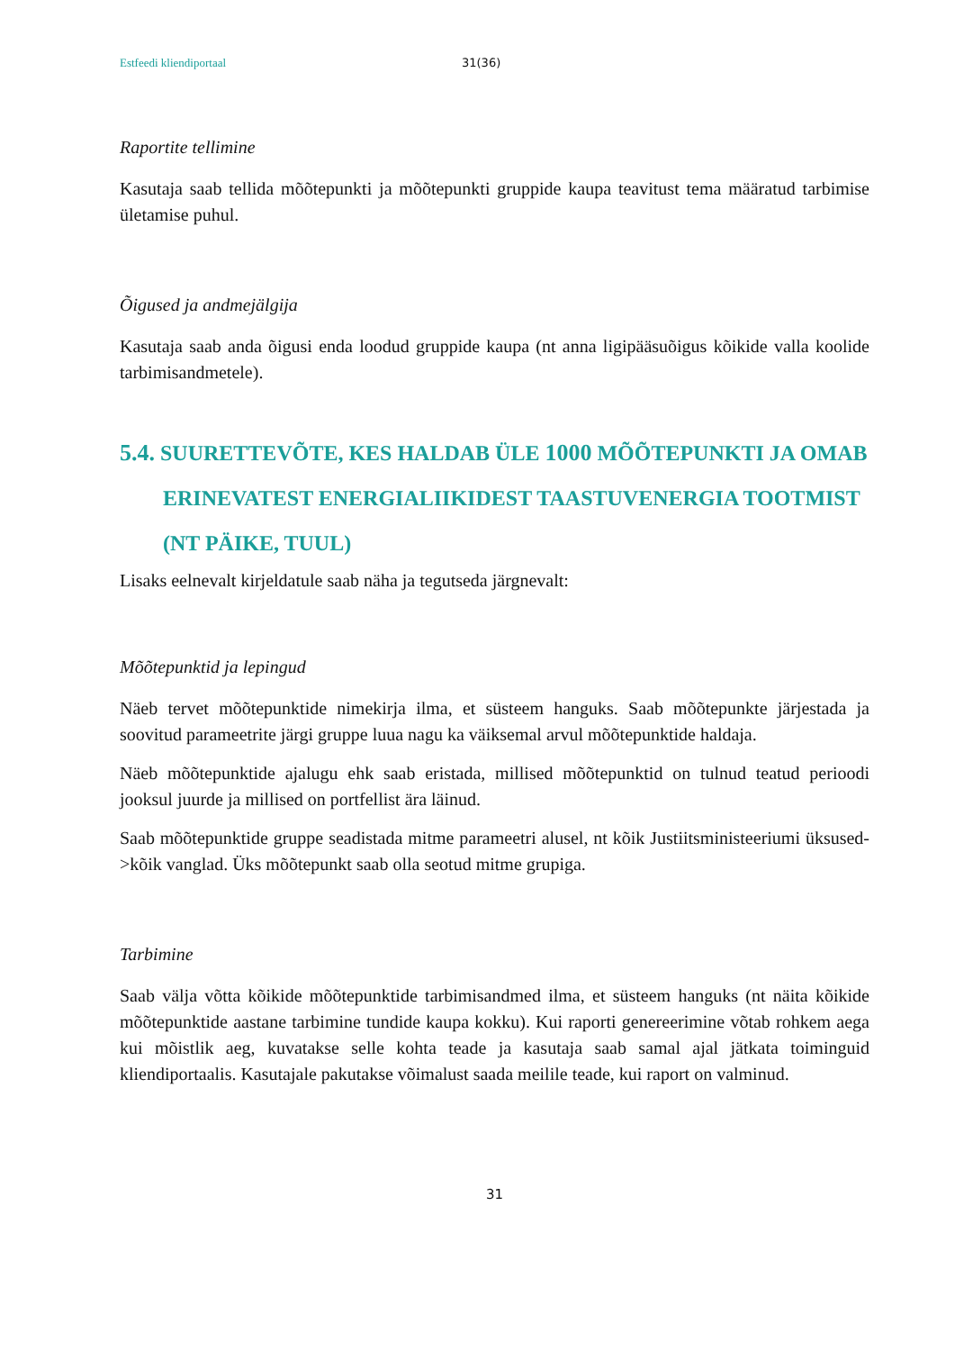Estfeedi kliendiportaal 31(36)
Raportite tellimine
Kasutaja saab tellida mõõtepunkti ja mõõtepunkti gruppide kaupa teavitust tema määratud tarbimise ületamise puhul.
Õigused ja andmejälgija
Kasutaja saab anda õigusi enda loodud gruppide kaupa (nt anna ligipääsuõigus kõikide valla koolide tarbimisandmetele).
5.4. SUURETTEVÕTE, KES HALDAB ÜLE 1000 MÕÕTEPUNKTI JA OMAB ERINEVATEST ENERGIALIIKIDEST TAASTUVENERGIA TOOTMIST (NT PÄIKE, TUUL)
Lisaks eelnevalt kirjeldatule saab näha ja tegutseda järgnevalt:
Mõõtepunktid ja lepingud
Näeb tervet mõõtepunktide nimekirja ilma, et süsteem hanguks. Saab mõõtepunkte järjestada ja soovitud parameetrite järgi gruppe luua nagu ka väiksemal arvul mõõtepunktide haldaja.
Näeb mõõtepunktide ajalugu ehk saab eristada, millised mõõtepunktid on tulnud teatud perioodi jooksul juurde ja millised on portfellist ära läinud.
Saab mõõtepunktide gruppe seadistada mitme parameetri alusel, nt kõik Justiitsministeeriumi üksused->kõik vanglad. Üks mõõtepunkt saab olla seotud mitme grupiga.
Tarbimine
Saab välja võtta kõikide mõõtepunktide tarbimisandmed ilma, et süsteem hanguks (nt näita kõikide mõõtepunktide aastane tarbimine tundide kaupa kokku). Kui raporti genereerimine võtab rohkem aega kui mõistlik aeg, kuvatakse selle kohta teade ja kasutaja saab samal ajal jätkata toiminguid kliendiportaalis. Kasutajale pakutakse võimalust saada meilile teade, kui raport on valminud.
31